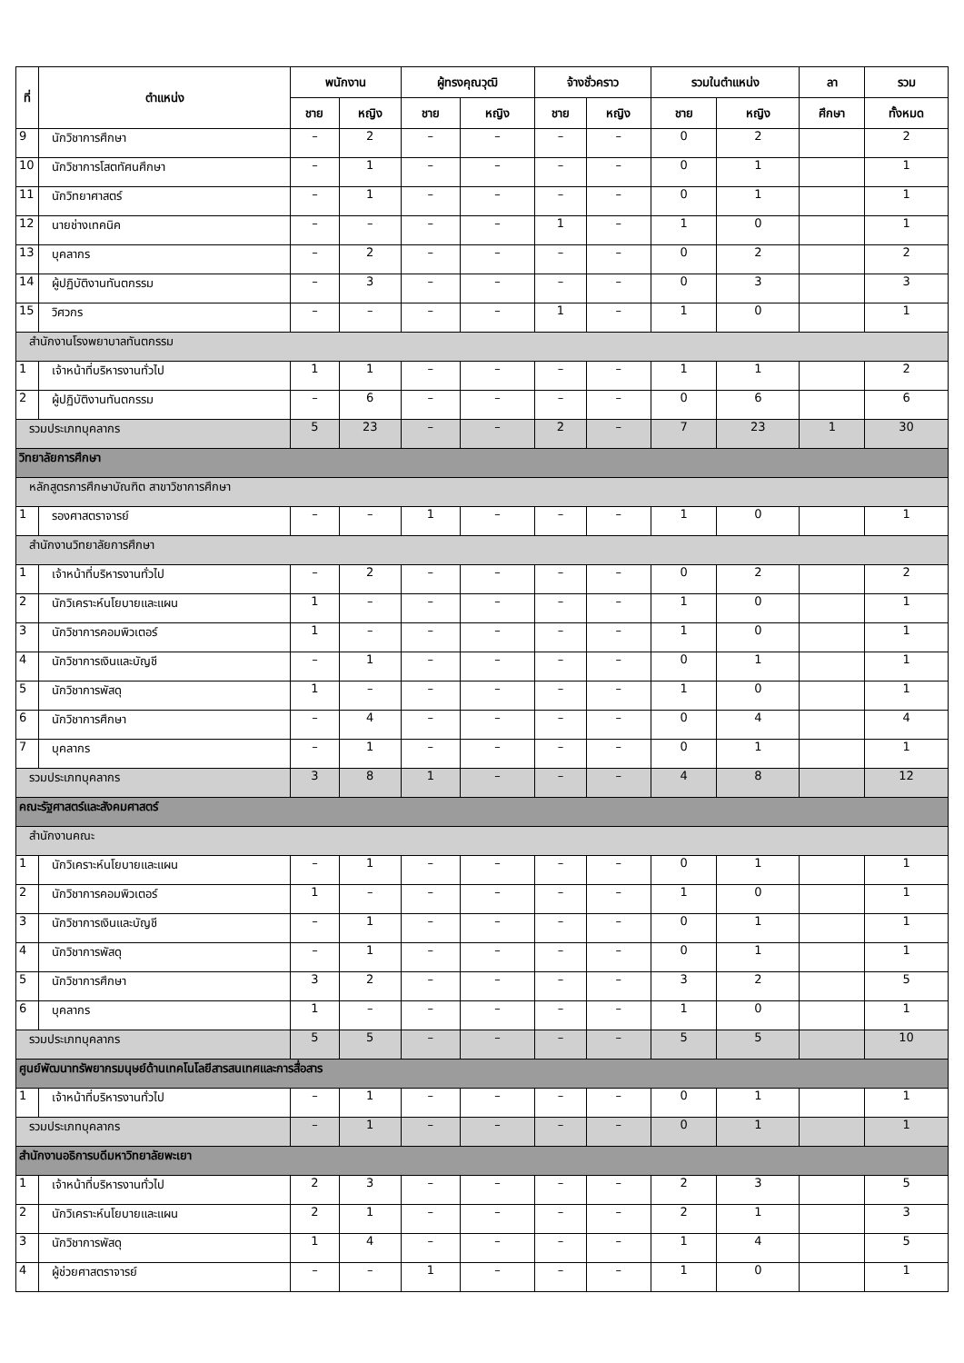| ที่ | ตำแหน่ง | พนักงาน | | ผู้ทรงคุณวุฒิ | | จ้างชั่วคราว | | รวมในตำแหน่ง | | ลา | รวม |
| --- | --- | --- | --- | --- | --- | --- | --- | --- | --- | --- | --- |
| | | ชาย | หญิง | ชาย | หญิง | ชาย | หญิง | ชาย | หญิง | ศึกษา | ทั้งหมด |
| 9 | นักวิชาการศึกษา | – | 2 | – | – | – | – | 0 | 2 | | 2 |
| 10 | นักวิชาการโสตทัศนศึกษา | – | 1 | – | – | – | – | 0 | 1 | | 1 |
| 11 | นักวิทยาศาสตร์ | – | 1 | – | – | – | – | 0 | 1 | | 1 |
| 12 | นายช่างเทคนิค | – | – | – | – | 1 | – | 1 | 0 | | 1 |
| 13 | บุคลากร | – | 2 | – | – | – | – | 0 | 2 | | 2 |
| 14 | ผู้ปฏิบัติงานทันตกรรม | – | 3 | – | – | – | – | 0 | 3 | | 3 |
| 15 | วิศวกร | – | – | – | – | 1 | – | 1 | 0 | | 1 |
| สำนักงานโรงพยาบาลทันตกรรม | | | | | | | | | | | |
| 1 | เจ้าหน้าที่บริหารงานทั่วไป | 1 | 1 | – | – | – | – | 1 | 1 | | 2 |
| 2 | ผู้ปฏิบัติงานทันตกรรม | – | 6 | – | – | – | – | 0 | 6 | | 6 |
| รวมประเภทบุคลากร | | 5 | 23 | – | – | 2 | – | 7 | 23 | 1 | 30 |
| วิทยาลัยการศึกษา | | | | | | | | | | | |
| หลักสูตรการศึกษาบัณฑิต สาขาวิชาการศึกษา | | | | | | | | | | | |
| 1 | รองศาสตราจารย์ | – | – | 1 | – | – | – | 1 | 0 | | 1 |
| สำนักงานวิทยาลัยการศึกษา | | | | | | | | | | | |
| 1 | เจ้าหน้าที่บริหารงานทั่วไป | – | 2 | – | – | – | – | 0 | 2 | | 2 |
| 2 | นักวิเคราะห์นโยบายและแผน | 1 | – | – | – | – | – | 1 | 0 | | 1 |
| 3 | นักวิชาการคอมพิวเตอร์ | 1 | – | – | – | – | – | 1 | 0 | | 1 |
| 4 | นักวิชาการเงินและบัญชี | – | 1 | – | – | – | – | 0 | 1 | | 1 |
| 5 | นักวิชาการพัสดุ | 1 | – | – | – | – | – | 1 | 0 | | 1 |
| 6 | นักวิชาการศึกษา | – | 4 | – | – | – | – | 0 | 4 | | 4 |
| 7 | บุคลากร | – | 1 | – | – | – | – | 0 | 1 | | 1 |
| รวมประเภทบุคลากร | | 3 | 8 | 1 | – | – | – | 4 | 8 | | 12 |
| คณะรัฐศาสตร์และสังคมศาสตร์ | | | | | | | | | | | |
| สำนักงานคณะ | | | | | | | | | | | |
| 1 | นักวิเคราะห์นโยบายและแผน | – | 1 | – | – | – | – | 0 | 1 | | 1 |
| 2 | นักวิชาการคอมพิวเตอร์ | 1 | – | – | – | – | – | 1 | 0 | | 1 |
| 3 | นักวิชาการเงินและบัญชี | – | 1 | – | – | – | – | 0 | 1 | | 1 |
| 4 | นักวิชาการพัสดุ | – | 1 | – | – | – | – | 0 | 1 | | 1 |
| 5 | นักวิชาการศึกษา | 3 | 2 | – | – | – | – | 3 | 2 | | 5 |
| 6 | บุคลากร | 1 | – | – | – | – | – | 1 | 0 | | 1 |
| รวมประเภทบุคลากร | | 5 | 5 | – | – | – | – | 5 | 5 | | 10 |
| ศูนย์พัฒนาทรัพยากรมนุษย์ด้านเทคโนโลยีสารสนเทศและการสื่อสาร | | | | | | | | | | | |
| 1 | เจ้าหน้าที่บริหารงานทั่วไป | – | 1 | – | – | – | – | 0 | 1 | | 1 |
| รวมประเภทบุคลากร | | – | 1 | – | – | – | – | 0 | 1 | | 1 |
| สำนักงานอธิการบดีมหาวิทยาลัยพะเยา | | | | | | | | | | | |
| 1 | เจ้าหน้าที่บริหารงานทั่วไป | 2 | 3 | – | – | – | – | 2 | 3 | | 5 |
| 2 | นักวิเคราะห์นโยบายและแผน | 2 | 1 | – | – | – | – | 2 | 1 | | 3 |
| 3 | นักวิชาการพัสดุ | 1 | 4 | – | – | – | – | 1 | 4 | | 5 |
| 4 | ผู้ช่วยศาสตราจารย์ | – | – | 1 | – | – | – | 1 | 0 | | 1 |